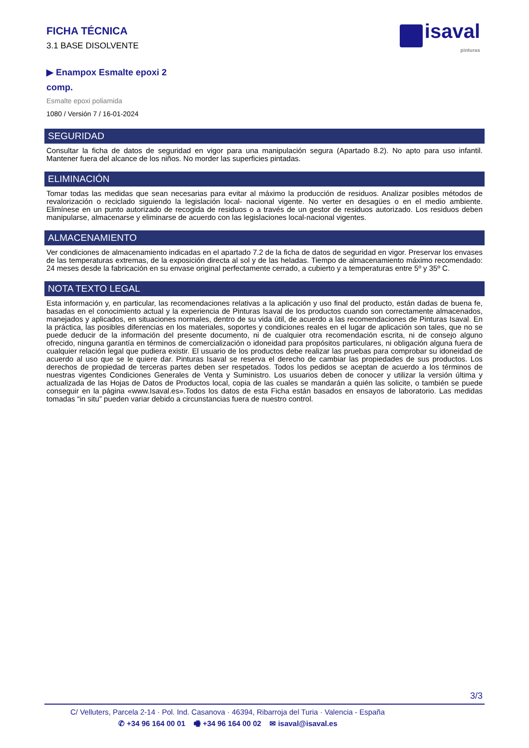FICHA TÉCNICA
3.1 BASE DISOLVENTE
isaval
pinturas
▶ Enampox Esmalte epoxi 2
comp.
Esmalte epoxi poliamida
1080 / Versión 7 / 16-01-2024
SEGURIDAD
Consultar la ficha de datos de seguridad en vigor para una manipulación segura (Apartado 8.2). No apto para uso infantil. Mantener fuera del alcance de los niños. No morder las superficies pintadas.
ELIMINACIÓN
Tomar todas las medidas que sean necesarias para evitar al máximo la producción de residuos. Analizar posibles métodos de revalorización o reciclado siguiendo la legislación local- nacional vigente. No verter en desagües o en el medio ambiente. Elimínese en un punto autorizado de recogida de residuos o a través de un gestor de residuos autorizado. Los residuos deben manipularse, almacenarse y eliminarse de acuerdo con las legislaciones local-nacional vigentes.
ALMACENAMIENTO
Ver condiciones de almacenamiento indicadas en el apartado 7.2 de la ficha de datos de seguridad en vigor. Preservar los envases de las temperaturas extremas, de la exposición directa al sol y de las heladas. Tiempo de almacenamiento máximo recomendado: 24 meses desde la fabricación en su envase original perfectamente cerrado, a cubierto y a temperaturas entre 5º y 35º C.
NOTA TEXTO LEGAL
Esta información y, en particular, las recomendaciones relativas a la aplicación y uso final del producto, están dadas de buena fe, basadas en el conocimiento actual y la experiencia de Pinturas Isaval de los productos cuando son correctamente almacenados, manejados y aplicados, en situaciones normales, dentro de su vida útil, de acuerdo a las recomendaciones de Pinturas Isaval. En la práctica, las posibles diferencias en los materiales, soportes y condiciones reales en el lugar de aplicación son tales, que no se puede deducir de la información del presente documento, ni de cualquier otra recomendación escrita, ni de consejo alguno ofrecido, ninguna garantía en términos de comercialización o idoneidad para propósitos particulares, ni obligación alguna fuera de cualquier relación legal que pudiera existir. El usuario de los productos debe realizar las pruebas para comprobar su idoneidad de acuerdo al uso que se le quiere dar. Pinturas Isaval se reserva el derecho de cambiar las propiedades de sus productos. Los derechos de propiedad de terceras partes deben ser respetados. Todos los pedidos se aceptan de acuerdo a los términos de nuestras vigentes Condiciones Generales de Venta y Suministro. Los usuarios deben de conocer y utilizar la versión última y actualizada de las Hojas de Datos de Productos local, copia de las cuales se mandarán a quién las solicite, o también se puede conseguir en la página «www.Isaval.es».Todos los datos de esta Ficha están basados en ensayos de laboratorio. Las medidas tomadas “in situ” pueden variar debido a circunstancias fuera de nuestro control.
3/3
C/ Velluters, Parcela 2-14 · Pol. Ind. Casanova · 46394, Ribarroja del Turia · Valencia - España
✆ +34 96 164 00 01 🖷 +34 96 164 00 02 ✉ isaval@isaval.es